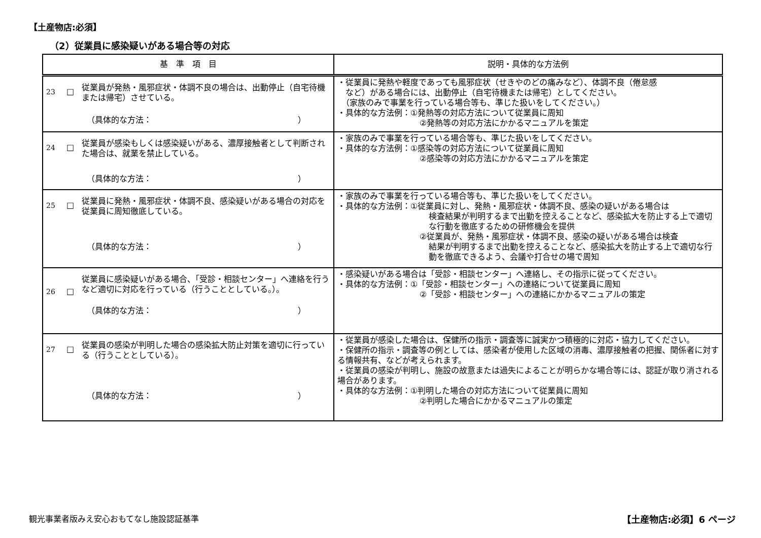【土産物店:必須】
（2）従業員に感染疑いがある場合等の対応
| 基 準 項 目 | 説明・具体的な方法例 |
| --- | --- |
| 23 □ 従業員が発熱・風邪症状・体調不良の場合は、出動停止（自宅待機または帰宅）させている。 （具体的な方法： ） | ・従業員に発熱や軽度であっても風邪症状（せきやのどの痛みなど）、体調不良（倦怠感 など）がある場合には、出動停止（自宅待機または帰宅）としてください。 （家族のみで事業を行っている場合等も、準じた扱いをしてください。） ・具体的な方法例：①発熱等の対応方法について従業員に周知 ②発熱等の対応方法にかかるマニュアルを策定 |
| 24 □ 従業員が感染もしくは感染疑いがある、濃厚接触者として判断された場合は、就業を禁止している。 （具体的な方法： ） | ・家族のみで事業を行っている場合等も、準じた扱いをしてください。 ・具体的な方法例：①感染等の対応方法について従業員に周知 ②感染等の対応方法にかかるマニュアルを策定 |
| 25 □ 従業員に発熱・風邪症状・体調不良、感染疑いがある場合の対応を従業員に周知徹底している。 （具体的な方法： ） | ・家族のみで事業を行っている場合等も、準じた扱いをしてください。 ・具体的な方法例：①従業員に対し、発熱・風邪症状・体調不良、感染の疑いがある場合は 検査結果が判明するまで出勤を控えることなど、感染拡大を防止する上で適切な行動を徹底するための研修機会を提供 ②従業員が、発熱・風邪症状・体調不良、感染の疑いがある場合は検査 結果が判明するまで出勤を控えることなど、感染拡大を防止する上で適切な行動を徹底できるよう、会議や打合せの場で周知 |
| 26 □ 従業員に感染疑いがある場合、「受診・相談センター」へ連絡を行うなど適切に対応を行っている（行うこととしている。）。 （具体的な方法： ） | ・感染疑いがある場合は「受診・相談センター」へ連絡し、その指示に従ってください。 ・具体的な方法例：①「受診・相談センター」への連絡について従業員に周知 ②「受診・相談センター」への連絡にかかるマニュアルの策定 |
| 27 □ 従業員の感染が判明した場合の感染拡大防止対策を適切に行っている（行うこととしている）。 （具体的な方法： ） | ・従業員が感染した場合は、保健所の指示・調査等に誠実かつ積極的に対応・協力してください。 ・保健所の指示・調査等の例としては、感染者が使用した区域の消毒、濃厚接触者の把握、関係者に対する情報共有、などが考えられます。 ・従業員の感染が判明し、施設の故意または過失によることが明らかな場合等には、認証が取り消される場合があります。 ・具体的な方法例：①判明した場合の対応方法について従業員に周知 ②判明した場合にかかるマニュアルの策定 |
観光事業者版みえ安心おもてなし施設認証基準
【土産物店:必須】6 ページ